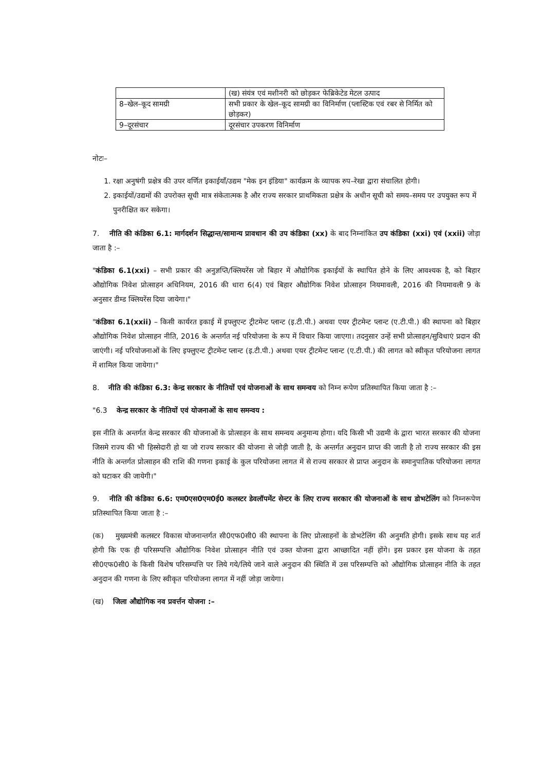| | (ख) संयंत्र एवं मशीनरी को छोड़कर फेब्रिकेटेड मेटल उत्पाद |
| 8–खेल–कूद सामग्री | सभी प्रकार के खेल–कूद सामग्री का विनिर्माण (प्लास्टिक एवं रबर से निर्मित को छोड़कर) |
| 9–दूरसंचार | दूरसंचार उपकरण विनिर्माण |
नोटः–
1. रक्षा अनुषंगी प्रक्षेत्र की उपर वर्णित इकाईयाँ/उद्यम "मेक इन इंडिया" कार्यक्रम के व्यापक रुप–रेखा द्वारा संचालित होगी।
2. इकाईयों/उद्यमों की उपरोक्त सूची मात्र संकेतात्मक है और राज्य सरकार प्राथमिकता प्रक्षेत्र के अधीन सूची को समय–समय पर उपयुक्त रूप में पुनरीक्षित कर सकेगा।
7. नीति की कंडिका 6.1: मार्गदर्शन सिद्धान्त/सामान्य प्रावधान की उप कंडिका (xx) के बाद निम्नांकित उप कंडिका (xxi) एवं (xxii) जोड़ा जाता है :–
"कंडिका 6.1(xxi) – सभी प्रकार की अनुज्ञप्ति/क्लियरेंस जो बिहार में औद्योगिक इकाईयों के स्थापित होने के लिए आवश्यक है, को बिहार औद्योगिक निवेश प्रोत्साहन अधिनियम, 2016 की धारा 6(4) एवं बिहार औद्योगिक निवेश प्रोत्साहन नियमावली, 2016 की नियमावली 9 के अनुसार डीम्ड क्लियरेंस दिया जायेगा।"
"कंडिका 6.1(xxii) – किसी कार्यरत इकाई में इफ्लुएन्ट ट्रीटमेन्ट प्लान्ट (इ.टी.पी.) अथवा एयर ट्रीटमेन्ट प्लान्ट (ए.टी.पी.) की स्थापना को बिहार औद्योगिक निवेश प्रोत्साहन नीति, 2016 के अन्तर्गत नई परियोजना के रूप में विचार किया जाएगा। तदनुसार उन्हें सभी प्रोत्साहन/सुविधाएं प्रदान की जाएंगी। नई परियोजनाओं के लिए इफ्लुएन्ट ट्रीटमेन्ट प्लान्ट (इ.टी.पी.) अथवा एयर ट्रीटमेन्ट प्लान्ट (ए.टी.पी.) की लागत को स्वीकृत परियोजना लागत में शामिल किया जायेगा।"
8. नीति की कंडिका 6.3: केन्द्र सरकार के नीतियों एवं योजनाओं के साथ समन्वय को निम्न रूपेण प्रतिस्थापित किया जाता है :–
"6.3 केन्द्र सरकार के नीतियों एवं योजनाओं के साथ समन्वय :
इस नीति के अन्तर्गत केन्द्र सरकार की योजनाओं के प्रोत्साहन के साथ समन्वय अनुमान्य होगा। यदि किसी भी उद्यमी के द्वारा भारत सरकार की योजना जिसमे राज्य की भी हिस्सेदारी हो या जो राज्य सरकार की योजना से जोड़ी जाती है, के अन्तर्गत अनुदान प्राप्त की जाती है तो राज्य सरकार की इस नीति के अन्तर्गत प्रोत्साहन की राशि की गणना इकाई के कुल परियोजना लागत में से राज्य सरकार से प्राप्त अनुदान के समानुपातिक परियोजना लागत को घटाकर की जायेगी।"
9. नीति की कंडिका 6.6: एम0एस0एम0ई0 कलस्टर डेवलॉपमेंट सेन्टर के लिए राज्य सरकार की योजनाओं के साथ डोभटेलिंग को निम्नरूपेण प्रतिस्थापित किया जाता है :–
(क) मुख्यमंत्री कलस्टर विकास योजनान्तर्गत सी0एफ0सी0 की स्थापना के लिए प्रोत्साहनों के डोभटेलिंग की अनुमति होगी। इसके साथ यह शर्त होगी कि एक ही परिसम्पत्ति औद्योगिक निवेश प्रोत्साहन नीति एवं उक्त योजना द्वारा आच्छादित नहीं होंगे। इस प्रकार इस योजना के तहत सी0एफ0सी0 के किसी विशेष परिसम्पत्ति पर लिये गये/लिये जाने वाले अनुदान की स्थिति में उस परिसम्पत्ति को औद्योगिक प्रोत्साहन नीति के तहत अनुदान की गणना के लिए स्वीकृत परियोजना लागत में नहीं जोड़ा जायेगा।
(ख) जिला औद्योगिक नव प्रवर्त्तन योजना :–